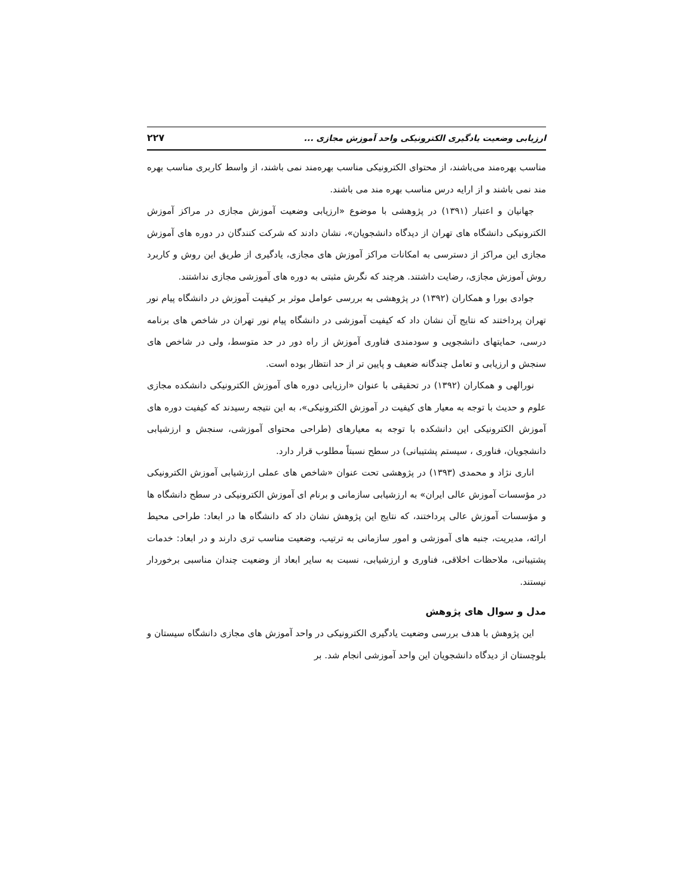ارزیابی وضعیت یادگیری الکترونیکی واحد آموزش مجازی ... ۲۲۷
مناسب بهره‌مند می‌باشند، از محتوای الکترونیکی مناسب بهره‌مند نمی باشند، از واسط کاربری مناسب بهره مند نمی باشند و از ارایه درس مناسب بهره مند می باشند.
جهانیان و اعتبار (۱۳۹۱) در پژوهشی با موضوع «ارزیابی وضعیت آموزش مجازی در مراکز آموزش الکترونیکی دانشگاه های تهران از دیدگاه دانشجویان»، نشان دادند که شرکت کنندگان در دوره های آموزش مجازی این مراکز از دسترسی به امکانات مراکز آموزش های مجازی، یادگیری از طریق این روش و کاربرد روش آموزش مجازی، رضایت داشتند. هرچند که نگرش مثبتی به دوره های آموزشی مجازی نداشتند.
جوادی بورا و همکاران (۱۳۹۲) در پژوهشی به بررسی عوامل موثر بر کیفیت آموزش در دانشگاه پیام نور تهران پرداختند که نتایج آن نشان داد که کیفیت آموزشی در دانشگاه پیام نور تهران در شاخص های برنامه درسی، حمایتهای دانشجویی و سودمندی فناوری آموزش از راه دور در حد متوسط، ولی در شاخص های سنجش و ارزیابی و تعامل چندگانه ضعیف و پایین تر از حد انتظار بوده است.
نورالهی و همکاران (۱۳۹۲) در تحقیقی با عنوان «ارزیابی دوره های آموزش الکترونیکی دانشکده مجازی علوم و حدیث با توجه به معیار های کیفیت در آموزش الکترونیکی»، به این نتیجه رسیدند که کیفیت دوره های آموزش الکترونیکی این دانشکده با توجه به معیارهای (طراحی محتوای آموزشی، سنجش و ارزشیابی دانشجویان، فناوری ، سیستم پشتیبانی) در سطح نسبتاً مطلوب قرار دارد.
اناری نژاد و محمدی (۱۳۹۳) در پژوهشی تحت عنوان «شاخص های عملی ارزشیابی آموزش الکترونیکی در مؤسسات آموزش عالی ایران» به ارزشیابی سازمانی و برنام ای آموزش الکترونیکی در سطح دانشگاه ها و مؤسسات آموزش عالی پرداختند، که نتایج این پژوهش نشان داد که دانشگاه ها در ابعاد: طراحی محیط ارائه، مدیریت، جنبه های آموزشی و امور سازمانی به ترتیب، وضعیت مناسب تری دارند و در ابعاد: خدمات پشتیبانی، ملاحظات اخلاقی، فناوری و ارزشیابی، نسبت به سایر ابعاد از وضعیت چندان مناسبی برخوردار نیستند.
مدل و سوال های پژوهش
این پژوهش با هدف بررسی وضعیت یادگیری الکترونیکی در واحد آموزش های مجازی دانشگاه سیستان و بلوچستان از دیدگاه دانشجویان این واحد آموزشی انجام شد. بر